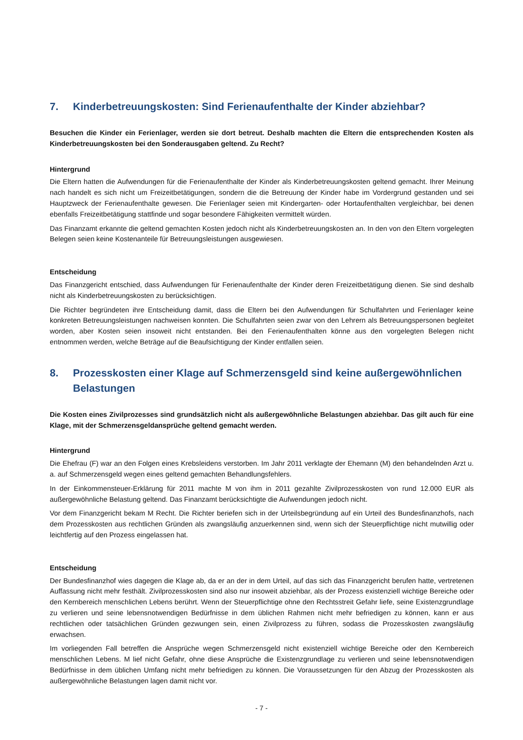7. Kinderbetreuungskosten: Sind Ferienaufenthalte der Kinder abziehbar?
Besuchen die Kinder ein Ferienlager, werden sie dort betreut. Deshalb machten die Eltern die entsprechenden Kosten als Kinderbetreuungskosten bei den Sonderausgaben geltend. Zu Recht?
Hintergrund
Die Eltern hatten die Aufwendungen für die Ferienaufenthalte der Kinder als Kinderbetreuungskosten geltend gemacht. Ihrer Meinung nach handelt es sich nicht um Freizeitbetätigungen, sondern die die Betreuung der Kinder habe im Vordergrund gestanden und sei Hauptzweck der Ferienaufenthalte gewesen. Die Ferienlager seien mit Kindergarten- oder Hortaufenthalten vergleichbar, bei denen ebenfalls Freizeitbetätigung stattfinde und sogar besondere Fähigkeiten vermittelt würden.
Das Finanzamt erkannte die geltend gemachten Kosten jedoch nicht als Kinderbetreuungskosten an. In den von den Eltern vorgelegten Belegen seien keine Kostenanteile für Betreuungsleistungen ausgewiesen.
Entscheidung
Das Finanzgericht entschied, dass Aufwendungen für Ferienaufenthalte der Kinder deren Freizeitbetätigung dienen. Sie sind deshalb nicht als Kinderbetreuungskosten zu berücksichtigen.
Die Richter begründeten ihre Entscheidung damit, dass die Eltern bei den Aufwendungen für Schulfahrten und Ferienlager keine konkreten Betreuungsleistungen nachweisen konnten. Die Schulfahrten seien zwar von den Lehrern als Betreuungspersonen begleitet worden, aber Kosten seien insoweit nicht entstanden. Bei den Ferienaufenthalten könne aus den vorgelegten Belegen nicht entnommen werden, welche Beträge auf die Beaufsichtigung der Kinder entfallen seien.
8. Prozesskosten einer Klage auf Schmerzensgeld sind keine außergewöhnlichen Belastungen
Die Kosten eines Zivilprozesses sind grundsätzlich nicht als außergewöhnliche Belastungen abziehbar. Das gilt auch für eine Klage, mit der Schmerzensgeldansprüche geltend gemacht werden.
Hintergrund
Die Ehefrau (F) war an den Folgen eines Krebsleidens verstorben. Im Jahr 2011 verklagte der Ehemann (M) den behandelnden Arzt u. a. auf Schmerzensgeld wegen eines geltend gemachten Behandlungsfehlers.
In der Einkommensteuer-Erklärung für 2011 machte M von ihm in 2011 gezahlte Zivilprozesskosten von rund 12.000 EUR als außergewöhnliche Belastung geltend. Das Finanzamt berücksichtigte die Aufwendungen jedoch nicht.
Vor dem Finanzgericht bekam M Recht. Die Richter beriefen sich in der Urteilsbegründung auf ein Urteil des Bundesfinanzhofs, nach dem Prozesskosten aus rechtlichen Gründen als zwangsläufig anzuerkennen sind, wenn sich der Steuerpflichtige nicht mutwillig oder leichtfertig auf den Prozess eingelassen hat.
Entscheidung
Der Bundesfinanzhof wies dagegen die Klage ab, da er an der in dem Urteil, auf das sich das Finanzgericht berufen hatte, vertretenen Auffassung nicht mehr festhält. Zivilprozesskosten sind also nur insoweit abziehbar, als der Prozess existenziell wichtige Bereiche oder den Kernbereich menschlichen Lebens berührt. Wenn der Steuerpflichtige ohne den Rechtsstreit Gefahr liefe, seine Existenzgrundlage zu verlieren und seine lebensnotwendigen Bedürfnisse in dem üblichen Rahmen nicht mehr befriedigen zu können, kann er aus rechtlichen oder tatsächlichen Gründen gezwungen sein, einen Zivilprozess zu führen, sodass die Prozesskosten zwangsläufig erwachsen.
Im vorliegenden Fall betreffen die Ansprüche wegen Schmerzensgeld nicht existenziell wichtige Bereiche oder den Kernbereich menschlichen Lebens. M lief nicht Gefahr, ohne diese Ansprüche die Existenzgrundlage zu verlieren und seine lebensnotwendigen Bedürfnisse in dem üblichen Umfang nicht mehr befriedigen zu können. Die Voraussetzungen für den Abzug der Prozesskosten als außergewöhnliche Belastungen lagen damit nicht vor.
- 7 -